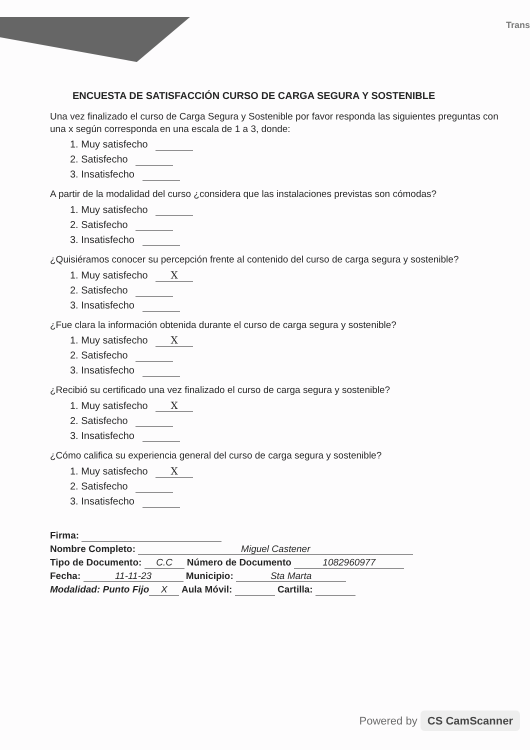Trans
ENCUESTA DE SATISFACCIÓN CURSO DE CARGA SEGURA Y SOSTENIBLE
Una vez finalizado el curso de Carga Segura y Sostenible por favor responda las siguientes preguntas con una x según corresponda en una escala de 1 a 3, donde:
1. Muy satisfecho
2. Satisfecho
3. Insatisfecho
A partir de la modalidad del curso ¿considera que las instalaciones previstas son cómodas?
1. Muy satisfecho
2. Satisfecho
3. Insatisfecho
¿Quisiéramos conocer su percepción frente al contenido del curso de carga segura y sostenible?
1. Muy satisfecho X
2. Satisfecho
3. Insatisfecho
¿Fue clara la información obtenida durante el curso de carga segura y sostenible?
1. Muy satisfecho X
2. Satisfecho
3. Insatisfecho
¿Recibió su certificado una vez finalizado el curso de carga segura y sostenible?
1. Muy satisfecho X
2. Satisfecho
3. Insatisfecho
¿Cómo califica su experiencia general del curso de carga segura y sostenible?
1. Muy satisfecho X
2. Satisfecho
3. Insatisfecho
Firma:
Nombre Completo: Miguel Castener
Tipo de Documento: C.C Número de Documento 1082960977
Fecha: 11-11-23 Municipio: Sta Marta
Modalidad: Punto Fijo X Aula Móvil: Cartilla:
Powered by CS CamScanner